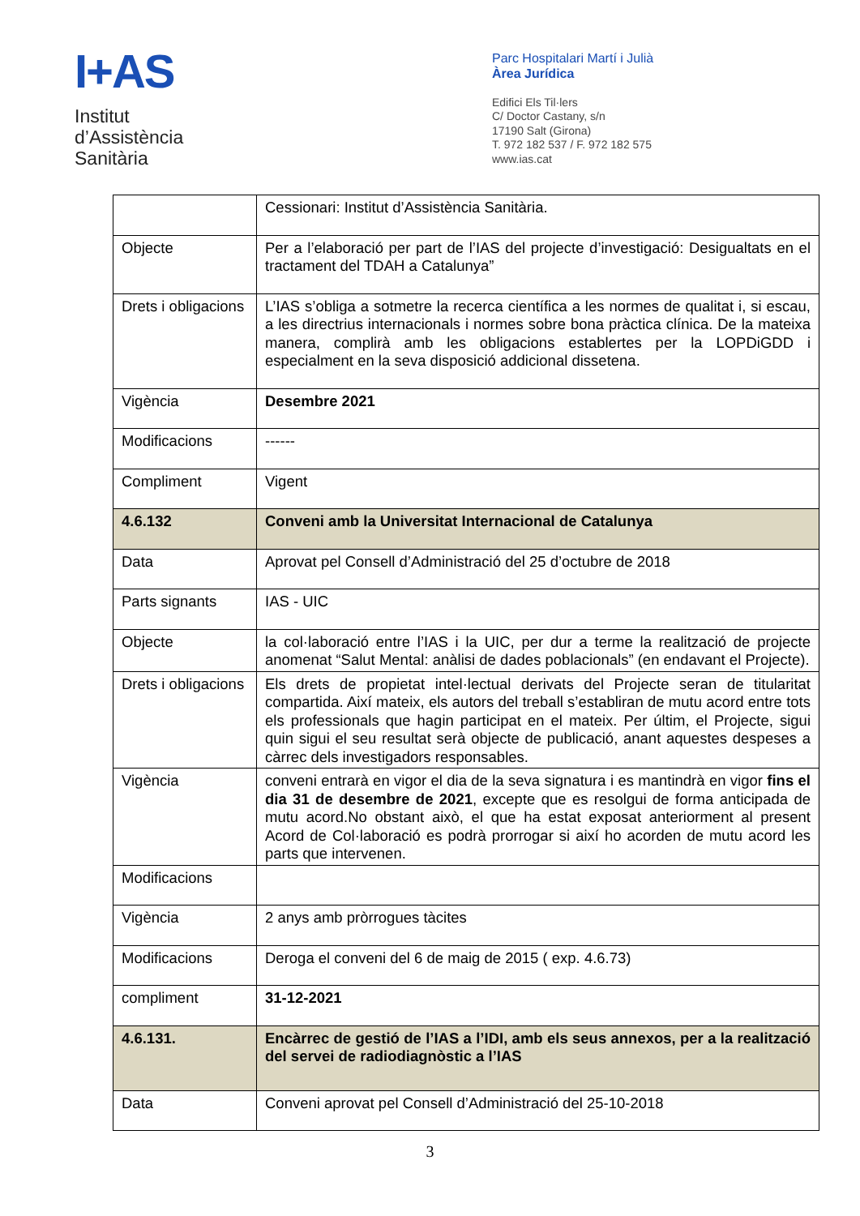I+AS
Institut
d’Assistència
Sanitària
Parc Hospitalari Martí i Julià
Àrea Jurídica
Edifici Els Til·lers
C/ Doctor Castany, s/n
17190 Salt (Girona)
T. 972 182 537 / F. 972 182 575
www.ias.cat
| | Cessionari: Institut d’Assistència Sanitària. |
| Objecte | Per a l’elaboració per part de l’IAS del projecte d’investigació: Desigualtats en el tractament del TDAH a Catalunya” |
| Drets i obligacions | L’IAS s’obliga a sotmetre la recerca científica a les normes de qualitat i, si escau, a les directrius internacionals i normes sobre bona pràctica clínica. De la mateixa manera, complirà amb les obligacions establertes per la LOPDiGDD i especialment en la seva disposició addicional dissetena. |
| Vigència | Desembre 2021 |
| Modificacions | ------ |
| Compliment | Vigent |
| 4.6.132 | Conveni amb la Universitat Internacional de Catalunya |
| Data | Aprovat pel Consell d’Administració del 25 d’octubre de 2018 |
| Parts signants | IAS - UIC |
| Objecte | la col·laboració entre l’IAS i la UIC, per dur a terme la realització de projecte anomenat “Salut Mental: anàlisi de dades poblacionals” (en endavant el Projecte). |
| Drets i obligacions | Els drets de propietat intel·lectual derivats del Projecte seran de titularitat compartida. Així mateix, els autors del treball s’establiran de mutu acord entre tots els professionals que hagin participat en el mateix. Per últim, el Projecte, sigui quin sigui el seu resultat serà objecte de publicació, anant aquestes despeses a càrrec dels investigadors responsables. |
| Vigència | conveni entrarà en vigor el dia de la seva signatura i es mantindrà en vigor fins el dia 31 de desembre de 2021 , excepte que es resolgui de forma anticipada de mutu acord.No obstant això, el que ha estat exposat anteriorment al present Acord de Col·laboració es podrà prorrogar si així ho acorden de mutu acord les parts que intervenen. |
| Modificacions | |
| Vigència | 2 anys amb pròrrogues tàcites |
| Modificacions | Deroga el conveni del 6 de maig de 2015 ( exp. 4.6.73) |
| compliment | 31-12-2021 |
| 4.6.131. | Encàrrec de gestió de l’IAS a l’IDI, amb els seus annexos, per a la realització del servei de radiodiagnòstic a l’IAS |
| Data | Conveni aprovat pel Consell d’Administració del 25-10-2018 |
3